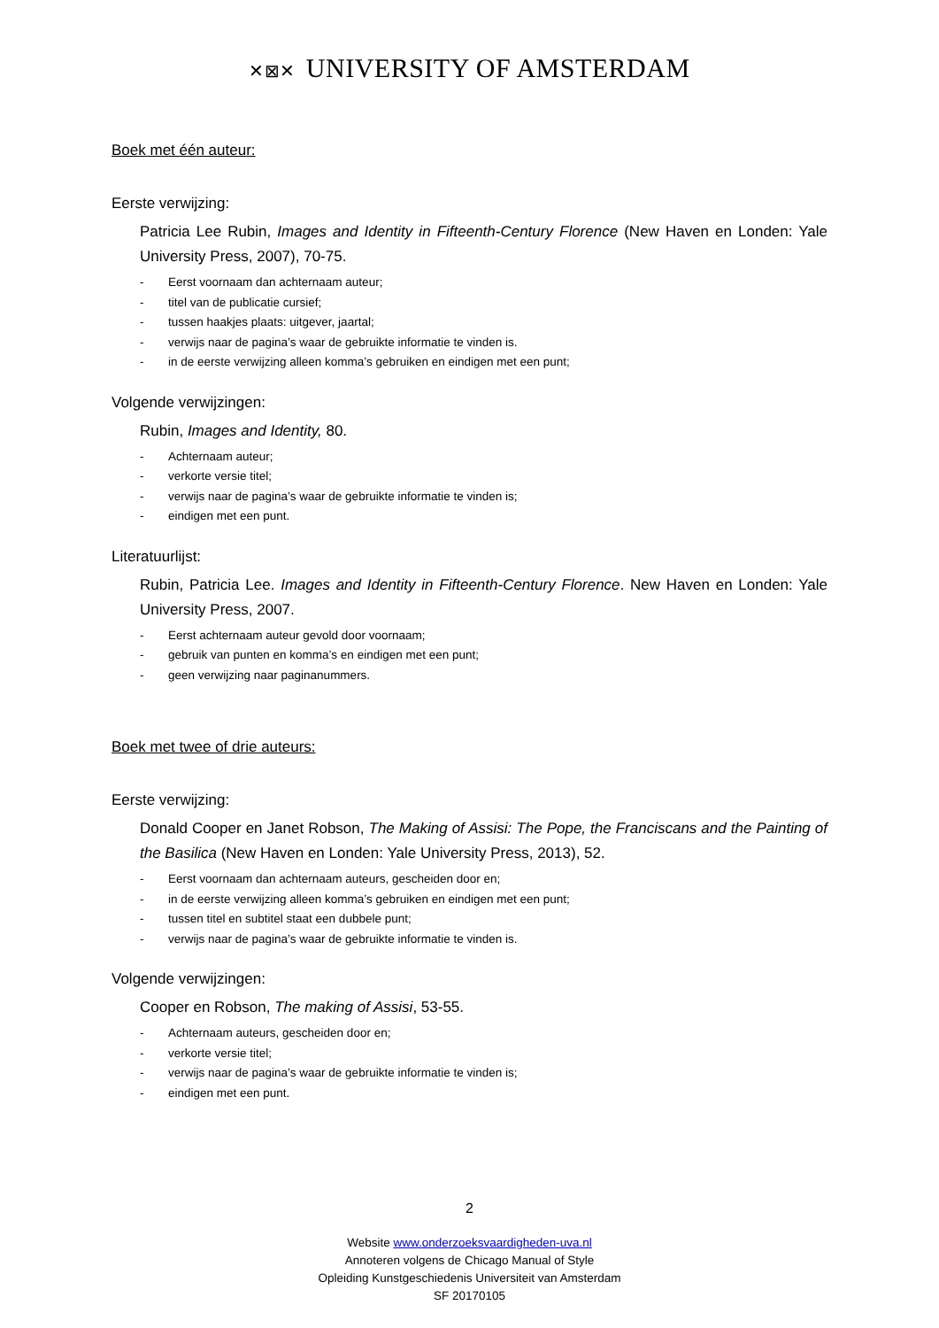✕⊠✕ UNIVERSITY OF AMSTERDAM
Boek met één auteur:
Eerste verwijzing:
Patricia Lee Rubin, Images and Identity in Fifteenth-Century Florence (New Haven en Londen: Yale University Press, 2007), 70-75.
- Eerst voornaam dan achternaam auteur;
- titel van de publicatie cursief;
- tussen haakjes plaats: uitgever, jaartal;
- verwijs naar de pagina’s waar de gebruikte informatie te vinden is.
- in de eerste verwijzing alleen komma’s gebruiken en eindigen met een punt;
Volgende verwijzingen:
Rubin, Images and Identity, 80.
- Achternaam auteur;
- verkorte versie titel;
- verwijs naar de pagina’s waar de gebruikte informatie te vinden is;
- eindigen met een punt.
Literatuurlijst:
Rubin, Patricia Lee. Images and Identity in Fifteenth-Century Florence. New Haven en Londen: Yale University Press, 2007.
- Eerst achternaam auteur gevold door voornaam;
- gebruik van punten en komma’s en eindigen met een punt;
- geen verwijzing naar paginanummers.
Boek met twee of drie auteurs:
Eerste verwijzing:
Donald Cooper en Janet Robson, The Making of Assisi: The Pope, the Franciscans and the Painting of the Basilica (New Haven en Londen: Yale University Press, 2013), 52.
- Eerst voornaam dan achternaam auteurs, gescheiden door en;
- in de eerste verwijzing alleen komma’s gebruiken en eindigen met een punt;
- tussen titel en subtitel staat een dubbele punt;
- verwijs naar de pagina’s waar de gebruikte informatie te vinden is.
Volgende verwijzingen:
Cooper en Robson, The making of Assisi, 53-55.
- Achternaam auteurs, gescheiden door en;
- verkorte versie titel;
- verwijs naar de pagina’s waar de gebruikte informatie te vinden is;
- eindigen met een punt.
2
Website www.onderzoeksvaardigheden-uva.nl
Annoteren volgens de Chicago Manual of Style
Opleiding Kunstgeschiedenis Universiteit van Amsterdam
SF 20170105